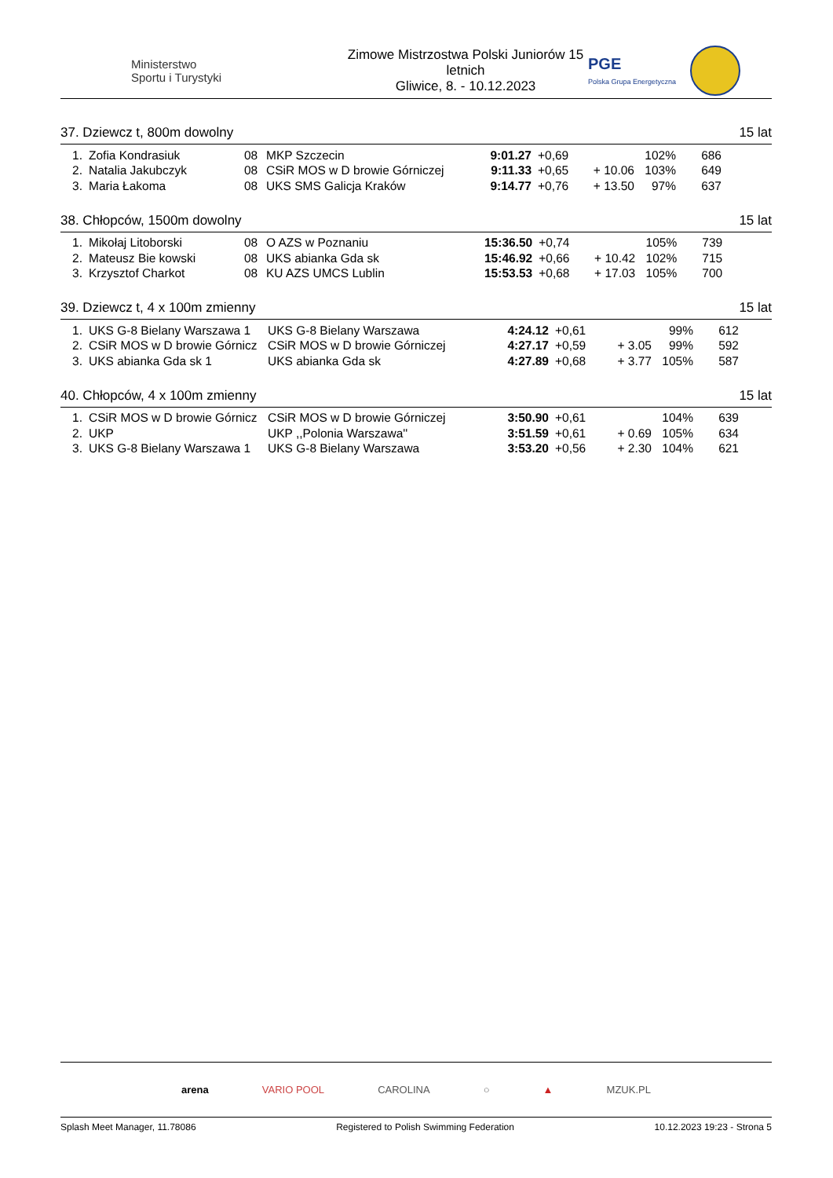Ministerstwo
Sportu i Turystyki
Zimowe Mistrzostwa Polski Juniorów 15 letnich
Gliwice, 8. - 10.12.2023
PGE
Polska Grupa Energetyczna
37. Dziewcz t, 800m dowolny 15 lat
| 1. | Zofia Kondrasiuk | 08 | MKP Szczecin | 9:01.27 | +0,69 | | 102% | 686 |
| 2. | Natalia Jakubczyk | 08 | CSiR MOS w D browie Górniczej | 9:11.33 | +0,65 | + 10.06 | 103% | 649 |
| 3. | Maria Łakoma | 08 | UKS SMS Galicja Kraków | 9:14.77 | +0,76 | + 13.50 | 97% | 637 |
38. Chłopców, 1500m dowolny 15 lat
| 1. | Mikołaj Litoborski | 08 | O AZS w Poznaniu | 15:36.50 | +0,74 | | 105% | 739 |
| 2. | Mateusz Bie kowski | 08 | UKS abianka Gda sk | 15:46.92 | +0,66 | + 10.42 | 102% | 715 |
| 3. | Krzysztof Charkot | 08 | KU AZS UMCS Lublin | 15:53.53 | +0,68 | + 17.03 | 105% | 700 |
39. Dziewcz t, 4 x 100m zmienny 15 lat
| 1. | UKS G-8 Bielany Warszawa 1 | UKS G-8 Bielany Warszawa | 4:24.12 | +0,61 | | 99% | 612 |
| 2. | CSiR MOS w D browie Górnicz | CSiR MOS w D browie Górniczej | 4:27.17 | +0,59 | + 3.05 | 99% | 592 |
| 3. | UKS abianka Gda sk 1 | UKS abianka Gda sk | 4:27.89 | +0,68 | + 3.77 | 105% | 587 |
40. Chłopców, 4 x 100m zmienny 15 lat
| 1. | CSiR MOS w D browie Górnicz | CSiR MOS w D browie Górniczej | 3:50.90 | +0,61 | | 104% | 639 |
| 2. | UKP | UKP ,,Polonia Warszawa'' | 3:51.59 | +0,61 | + 0.69 | 105% | 634 |
| 3. | UKS G-8 Bielany Warszawa 1 | UKS G-8 Bielany Warszawa | 3:53.20 | +0,56 | + 2.30 | 104% | 621 |
arena VARIO POOL CAROLINA ○ ▲ MZUK.PL
Splash Meet Manager, 11.78086 Registered to Polish Swimming Federation 10.12.2023 19:23 - Strona 5